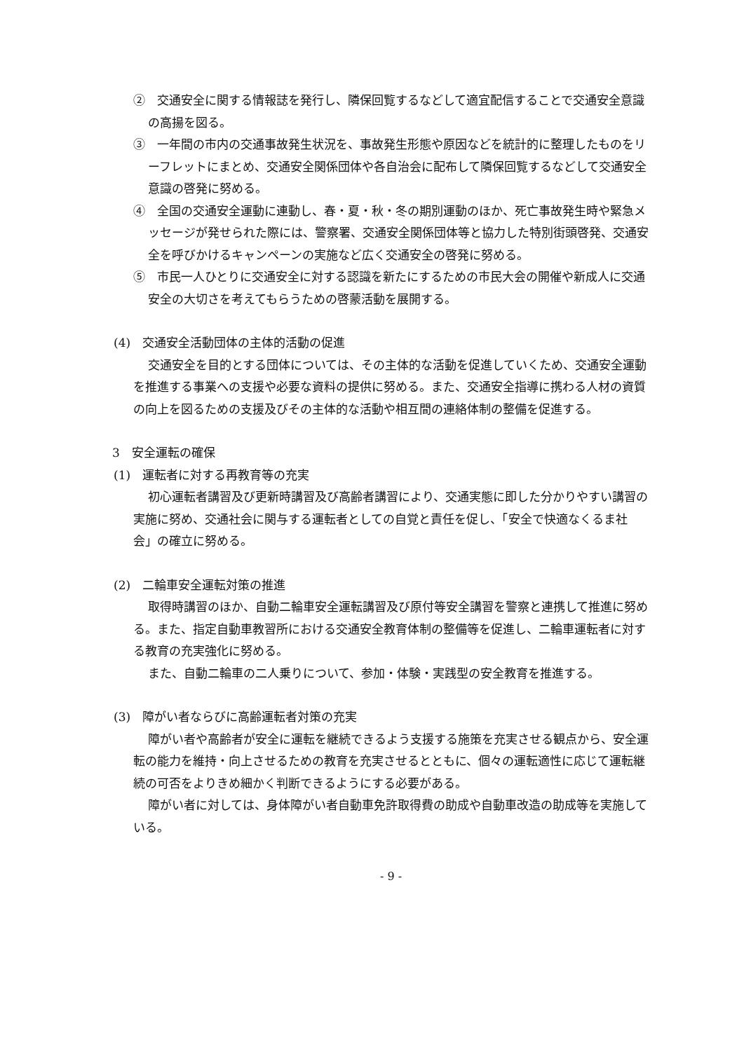②　交通安全に関する情報誌を発行し、隣保回覧するなどして適宜配信することで交通安全意識の高揚を図る。
③　一年間の市内の交通事故発生状況を、事故発生形態や原因などを統計的に整理したものをリーフレットにまとめ、交通安全関係団体や各自治会に配布して隣保回覧するなどして交通安全意識の啓発に努める。
④　全国の交通安全運動に連動し、春・夏・秋・冬の期別運動のほか、死亡事故発生時や緊急メッセージが発せられた際には、警察署、交通安全関係団体等と協力した特別街頭啓発、交通安全を呼びかけるキャンペーンの実施など広く交通安全の啓発に努める。
⑤　市民一人ひとりに交通安全に対する認識を新たにするための市民大会の開催や新成人に交通安全の大切さを考えてもらうための啓蒙活動を展開する。
(4)　交通安全活動団体の主体的活動の促進
交通安全を目的とする団体については、その主体的な活動を促進していくため、交通安全運動を推進する事業への支援や必要な資料の提供に努める。また、交通安全指導に携わる人材の資質の向上を図るための支援及びその主体的な活動や相互間の連絡体制の整備を促進する。
3　安全運転の確保
(1)　運転者に対する再教育等の充実
初心運転者講習及び更新時講習及び高齢者講習により、交通実態に即した分かりやすい講習の実施に努め、交通社会に関与する運転者としての自覚と責任を促し、「安全で快適なくるま社会」の確立に努める。
(2)　二輪車安全運転対策の推進
取得時講習のほか、自動二輪車安全運転講習及び原付等安全講習を警察と連携して推進に努める。また、指定自動車教習所における交通安全教育体制の整備等を促進し、二輪車運転者に対する教育の充実強化に努める。
また、自動二輪車の二人乗りについて、参加・体験・実践型の安全教育を推進する。
(3)　障がい者ならびに高齢運転者対策の充実
障がい者や高齢者が安全に運転を継続できるよう支援する施策を充実させる観点から、安全運転の能力を維持・向上させるための教育を充実させるとともに、個々の運転適性に応じて運転継続の可否をよりきめ細かく判断できるようにする必要がある。
障がい者に対しては、身体障がい者自動車免許取得費の助成や自動車改造の助成等を実施している。
- 9 -